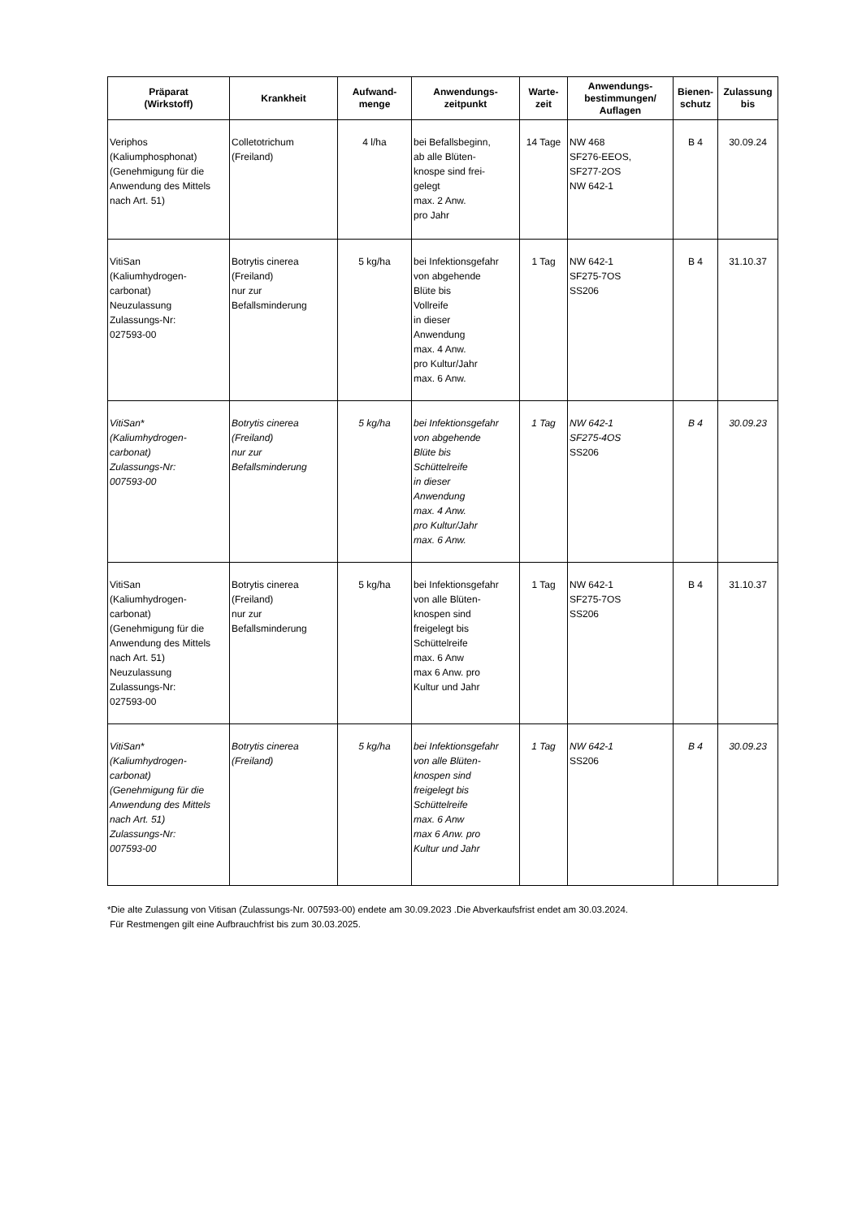| Präparat (Wirkstoff) | Krankheit | Aufwand- menge | Anwendungs- zeitpunkt | Warte- zeit | Anwendungs- bestimmungen/ Auflagen | Bienen- schutz | Zulassung bis |
| --- | --- | --- | --- | --- | --- | --- | --- |
| Veriphos (Kaliumphosphonat) (Genehmigung für die Anwendung des Mittels nach Art. 51) | Colletotrichum (Freiland) | 4 l/ha | bei Befallsbeginn, ab alle Blüten- knospe sind frei- gelegt max. 2 Anw. pro Jahr | 14 Tage | NW 468 SF276-EEOS, SF277-2OS NW 642-1 | B 4 | 30.09.24 |
| VitiSan (Kaliumhydrogen- carbonat) Neuzulassung Zulassungs-Nr: 027593-00 | Botrytis cinerea (Freiland) nur zur Befallsminderung | 5 kg/ha | bei Infektionsgefahr von abgehende Blüte bis Vollreife in dieser Anwendung max. 4 Anw. pro Kultur/Jahr max. 6 Anw. | 1 Tag | NW 642-1 SF275-7OS SS206 | B 4 | 31.10.37 |
| VitiSan* (Kaliumhydrogen- carbonat) Zulassungs-Nr: 007593-00 | Botrytis cinerea (Freiland) nur zur Befallsminderung | 5 kg/ha | bei Infektionsgefahr von abgehende Blüte bis Schüttelreife in dieser Anwendung max. 4 Anw. pro Kultur/Jahr max. 6 Anw. | 1 Tag | NW 642-1 SF275-4OS SS206 | B 4 | 30.09.23 |
| VitiSan (Kaliumhydrogen- carbonat) (Genehmigung für die Anwendung des Mittels nach Art. 51) Neuzulassung Zulassungs-Nr: 027593-00 | Botrytis cinerea (Freiland) nur zur Befallsminderung | 5 kg/ha | bei Infektionsgefahr von alle Blüten- knospen sind freigelegt bis Schüttelreife max. 6 Anw max 6 Anw. pro Kultur und Jahr | 1 Tag | NW 642-1 SF275-7OS SS206 | B 4 | 31.10.37 |
| VitiSan* (Kaliumhydrogen- carbonat) (Genehmigung für die Anwendung des Mittels nach Art. 51) Zulassungs-Nr: 007593-00 | Botrytis cinerea (Freiland) | 5 kg/ha | bei Infektionsgefahr von alle Blüten- knospen sind freigelegt bis Schüttelreife max. 6 Anw max 6 Anw. pro Kultur und Jahr | 1 Tag | NW 642-1 SS206 | B 4 | 30.09.23 |
*Die alte Zulassung von Vitisan (Zulassungs-Nr. 007593-00) endete am 30.09.2023 .Die Abverkaufsfrist endet am 30.03.2024.
Für Restmengen gilt eine Aufbrauchfrist bis zum 30.03.2025.